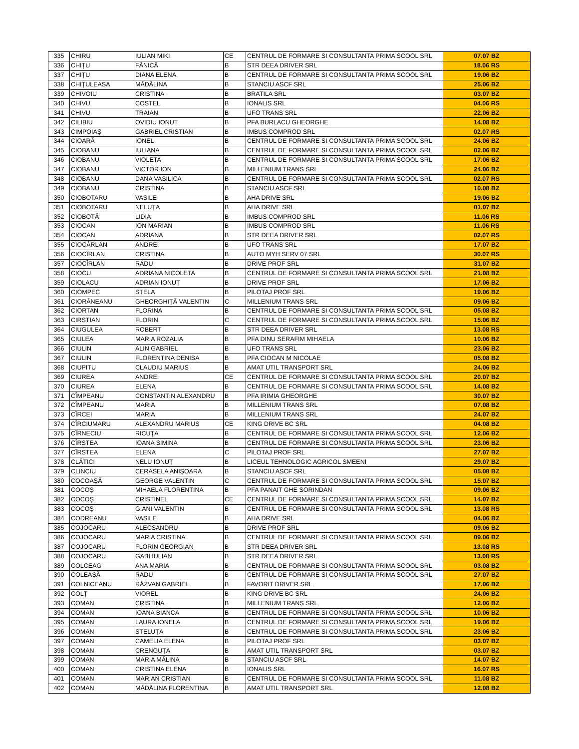| 335 | CHIRU | IULIAN MIKI | CE | CENTRUL DE FORMARE SI CONSULTANTA PRIMA SCOOL SRL | 07.07 BZ |
| 336 | CHIȚU | FĂNICĂ | B | STR DEEA DRIVER SRL | 18.06 RS |
| 337 | CHIȚU | DIANA ELENA | B | CENTRUL DE FORMARE SI CONSULTANTA PRIMA SCOOL SRL | 19.06 BZ |
| 338 | CHIȚULEASA | MĂDĂLINA | B | STANCIU ASCF SRL | 25.06 BZ |
| 339 | CHIVOIU | CRISTINA | B | BRATILA SRL | 03.07 BZ |
| 340 | CHIVU | COSTEL | B | IONALIS SRL | 04.06 RS |
| 341 | CHIVU | TRAIAN | B | UFO TRANS SRL | 22.06 BZ |
| 342 | CILIBIU | OVIDIU IONUȚ | B | PFA BURLACU GHEORGHE | 14.08 BZ |
| 343 | CIMPOIAȘ | GABRIEL CRISTIAN | B | IMBUS COMPROD SRL | 02.07 RS |
| 344 | CIOARĂ | IONEL | B | CENTRUL DE FORMARE SI CONSULTANTA PRIMA SCOOL SRL | 24.06 BZ |
| 345 | CIOBANU | IULIANA | B | CENTRUL DE FORMARE SI CONSULTANTA PRIMA SCOOL SRL | 02.06 BZ |
| 346 | CIOBANU | VIOLETA | B | CENTRUL DE FORMARE SI CONSULTANTA PRIMA SCOOL SRL | 17.06 BZ |
| 347 | CIOBANU | VICTOR ION | B | MILLENIUM TRANS SRL | 24.06 BZ |
| 348 | CIOBANU | DANA VASILICA | B | CENTRUL DE FORMARE SI CONSULTANTA PRIMA SCOOL SRL | 02.07 RS |
| 349 | CIOBANU | CRISTINA | B | STANCIU ASCF SRL | 10.08 BZ |
| 350 | CIOBOTARU | VASILE | B | AHA DRIVE SRL | 19.06 BZ |
| 351 | CIOBOTARU | NELUȚA | B | AHA DRIVE SRL | 01.07 BZ |
| 352 | CIOBOTĂ | LIDIA | B | IMBUS COMPROD SRL | 11.06 RS |
| 353 | CIOCAN | ION MARIAN | B | IMBUS COMPROD SRL | 11.06 RS |
| 354 | CIOCAN | ADRIANA | B | STR DEEA DRIVER SRL | 02.07 RS |
| 355 | CIOCÂRLAN | ANDREI | B | UFO TRANS SRL | 17.07 BZ |
| 356 | CIOCÎRLAN | CRISTINA | B | AUTO MYH SERV 07 SRL | 30.07 RS |
| 357 | CIOCÎRLAN | RADU | B | DRIVE PROF SRL | 31.07 BZ |
| 358 | CIOCU | ADRIANA NICOLETA | B | CENTRUL DE FORMARE SI CONSULTANTA PRIMA SCOOL SRL | 21.08 BZ |
| 359 | CIOLACU | ADRIAN IONUȚ | B | DRIVE PROF SRL | 17.06 BZ |
| 360 | CIOMPEC | STELA | B | PILOTAJ PROF SRL | 19.06 BZ |
| 361 | CIORĂNEANU | GHEORGHIȚĂ VALENTIN | C | MILLENIUM TRANS SRL | 09.06 BZ |
| 362 | CIORTAN | FLORINA | B | CENTRUL DE FORMARE SI CONSULTANTA PRIMA SCOOL SRL | 05.08 BZ |
| 363 | CIRSTIAN | FLORIN | C | CENTRUL DE FORMARE SI CONSULTANTA PRIMA SCOOL SRL | 15.06 BZ |
| 364 | CIUGULEA | ROBERT | B | STR DEEA DRIVER SRL | 13.08 RS |
| 365 | CIULEA | MARIA ROZALIA | B | PFA DINU SERAFIM MIHAELA | 10.06 BZ |
| 366 | CIULIN | ALIN GABRIEL | B | UFO TRANS SRL | 23.06 BZ |
| 367 | CIULIN | FLORENTINA DENISA | B | PFA CIOCAN M NICOLAE | 05.08 BZ |
| 368 | CIUPITU | CLAUDIU MARIUS | B | AMAT UTIL TRANSPORT SRL | 24.06 BZ |
| 369 | CIUREA | ANDREI | CE | CENTRUL DE FORMARE SI CONSULTANTA PRIMA SCOOL SRL | 20.07 BZ |
| 370 | CIUREA | ELENA | B | CENTRUL DE FORMARE SI CONSULTANTA PRIMA SCOOL SRL | 14.08 BZ |
| 371 | CÎMPEANU | CONSTANTIN ALEXANDRU | B | PFA IRIMIA GHEORGHE | 30.07 BZ |
| 372 | CÎMPEANU | MARIA | B | MILLENIUM TRANS SRL | 07.08 BZ |
| 373 | CÎRCEI | MARIA | B | MILLENIUM TRANS SRL | 24.07 BZ |
| 374 | CÎRCIUMARU | ALEXANDRU MARIUS | CE | KING DRIVE BC SRL | 04.08 BZ |
| 375 | CÎRNECIU | RICUȚA | B | CENTRUL DE FORMARE SI CONSULTANTA PRIMA SCOOL SRL | 12.06 BZ |
| 376 | CÎRSTEA | IOANA SIMINA | B | CENTRUL DE FORMARE SI CONSULTANTA PRIMA SCOOL SRL | 23.06 BZ |
| 377 | CÎRSTEA | ELENA | C | PILOTAJ PROF SRL | 27.07 BZ |
| 378 | CLĂTICI | NELU IONUȚ | B | LICEUL TEHNOLOGIC AGRICOL SMEENI | 29.07 BZ |
| 379 | CLINCIU | CERASELA ANIȘOARA | B | STANCIU ASCF SRL | 05.08 BZ |
| 380 | COCOAȘĂ | GEORGE VALENTIN | C | CENTRUL DE FORMARE SI CONSULTANTA PRIMA SCOOL SRL | 15.07 BZ |
| 381 | COCOȘ | MIHAELA FLORENTINA | B | PFA PANAIT GHE SORINDAN | 09.06 BZ |
| 382 | COCOȘ | CRISTINEL | CE | CENTRUL DE FORMARE SI CONSULTANTA PRIMA SCOOL SRL | 14.07 BZ |
| 383 | COCOȘ | GIANI VALENTIN | B | CENTRUL DE FORMARE SI CONSULTANTA PRIMA SCOOL SRL | 13.08 RS |
| 384 | CODREANU | VASILE | B | AHA DRIVE SRL | 04.06 BZ |
| 385 | COJOCARU | ALECSANDRU | B | DRIVE PROF SRL | 09.06 BZ |
| 386 | COJOCARU | MARIA CRISTINA | B | CENTRUL DE FORMARE SI CONSULTANTA PRIMA SCOOL SRL | 09.06 BZ |
| 387 | COJOCARU | FLORIN GEORGIAN | B | STR DEEA DRIVER SRL | 13.08 RS |
| 388 | COJOCARU | GABI IULIAN | B | STR DEEA DRIVER SRL | 13.08 RS |
| 389 | COLCEAG | ANA MARIA | B | CENTRUL DE FORMARE SI CONSULTANTA PRIMA SCOOL SRL | 03.08 BZ |
| 390 | COLEAȘĂ | RADU | B | CENTRUL DE FORMARE SI CONSULTANTA PRIMA SCOOL SRL | 27.07 BZ |
| 391 | COLNICEANU | RĂZVAN GABRIEL | B | FAVORIT DRIVER SRL | 17.06 BZ |
| 392 | COLȚ | VIOREL | B | KING DRIVE BC SRL | 24.06 BZ |
| 393 | COMAN | CRISTINA | B | MILLENIUM TRANS SRL | 12.06 BZ |
| 394 | COMAN | IOANA BIANCA | B | CENTRUL DE FORMARE SI CONSULTANTA PRIMA SCOOL SRL | 10.06 BZ |
| 395 | COMAN | LAURA IONELA | B | CENTRUL DE FORMARE SI CONSULTANTA PRIMA SCOOL SRL | 19.06 BZ |
| 396 | COMAN | STELUȚA | B | CENTRUL DE FORMARE SI CONSULTANTA PRIMA SCOOL SRL | 23.06 BZ |
| 397 | COMAN | CAMELIA ELENA | B | PILOTAJ PROF SRL | 03.07 BZ |
| 398 | COMAN | CRENGUȚA | B | AMAT UTIL TRANSPORT SRL | 03.07 BZ |
| 399 | COMAN | MARIA MĂLINA | B | STANCIU ASCF SRL | 14.07 BZ |
| 400 | COMAN | CRISTINA ELENA | B | IONALIS SRL | 16.07 RS |
| 401 | COMAN | MARIAN CRISTIAN | B | CENTRUL DE FORMARE SI CONSULTANTA PRIMA SCOOL SRL | 11.08 BZ |
| 402 | COMAN | MĂDĂLINA FLORENTINA | B | AMAT UTIL TRANSPORT SRL | 12.08 BZ |